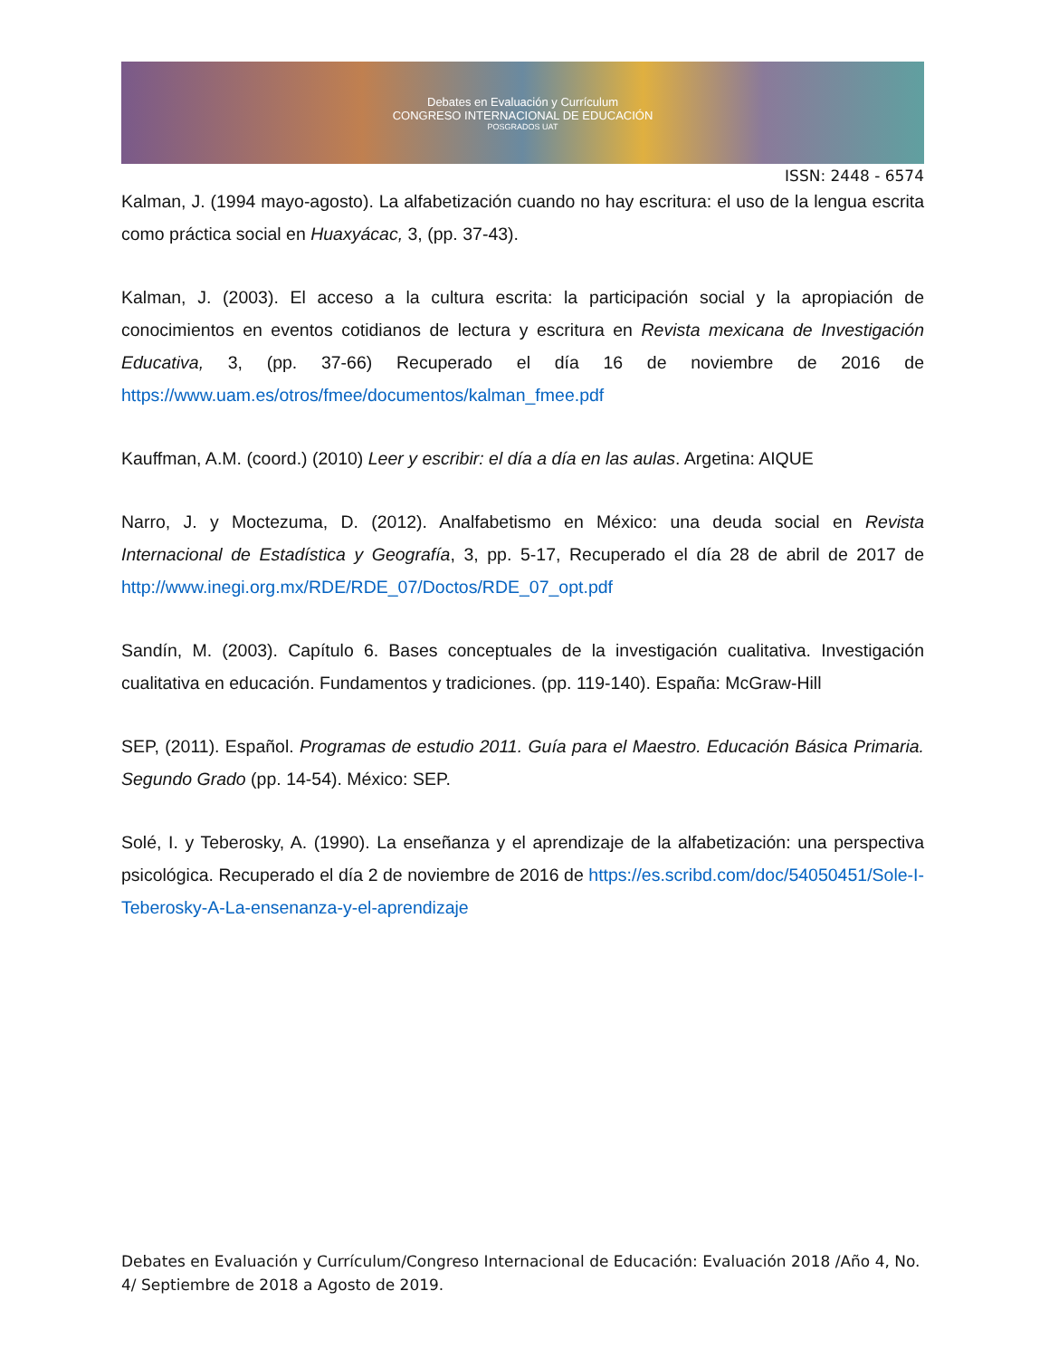Debates en Evaluación y Currículum
CONGRESO INTERNACIONAL DE EDUCACIÓN
POSGRADOS UAT
ISSN: 2448 - 6574
Kalman, J. (1994 mayo-agosto). La alfabetización cuando no hay escritura: el uso de la lengua escrita como práctica social en Huaxyácac, 3, (pp. 37-43).
Kalman, J. (2003). El acceso a la cultura escrita: la participación social y la apropiación de conocimientos en eventos cotidianos de lectura y escritura en Revista mexicana de Investigación Educativa, 3, (pp. 37-66) Recuperado el día 16 de noviembre de 2016 de https://www.uam.es/otros/fmee/documentos/kalman_fmee.pdf
Kauffman, A.M. (coord.) (2010) Leer y escribir: el día a día en las aulas. Argetina: AIQUE
Narro, J. y Moctezuma, D. (2012). Analfabetismo en México: una deuda social en Revista Internacional de Estadística y Geografía, 3, pp. 5-17, Recuperado el día 28 de abril de 2017 de http://www.inegi.org.mx/RDE/RDE_07/Doctos/RDE_07_opt.pdf
Sandín, M. (2003). Capítulo 6. Bases conceptuales de la investigación cualitativa. Investigación cualitativa en educación. Fundamentos y tradiciones. (pp. 119-140). España: McGraw-Hill
SEP, (2011). Español. Programas de estudio 2011. Guía para el Maestro. Educación Básica Primaria. Segundo Grado (pp. 14-54). México: SEP.
Solé, I. y Teberosky, A. (1990). La enseñanza y el aprendizaje de la alfabetización: una perspectiva psicológica. Recuperado el día 2 de noviembre de 2016 de https://es.scribd.com/doc/54050451/Sole-I-Teberosky-A-La-ensenanza-y-el-aprendizaje
Debates en Evaluación y Currículum/Congreso Internacional de Educación: Evaluación 2018 /Año 4, No. 4/ Septiembre de 2018 a Agosto de 2019.